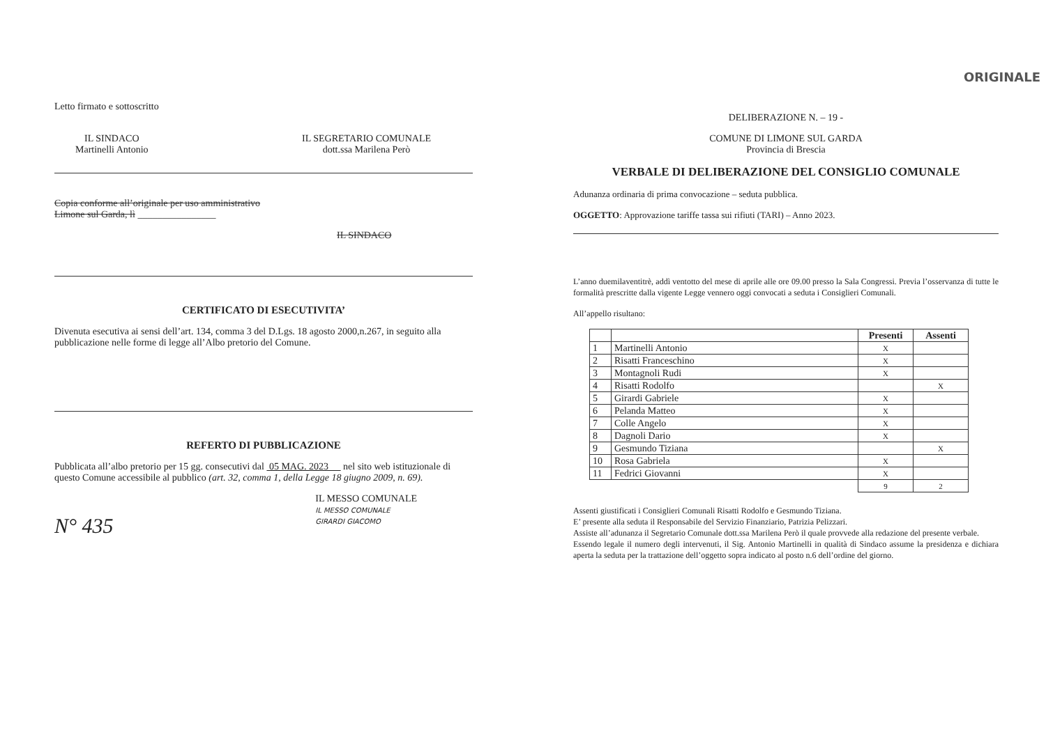Letto firmato e sottoscritto
IL SINDACO
Martinelli Antonio
IL SEGRETARIO COMUNALE
dott.ssa Marilena Però
Copia conforme all’originale per uso amministrativo
Limone sul Garda, lì ________________
IL SINDACO
CERTIFICATO DI ESECUTIVITA’
Divenuta esecutiva ai sensi dell’art. 134, comma 3 del D.Lgs. 18 agosto 2000,n.267, in seguito alla pubblicazione nelle forme di legge all’Albo pretorio del Comune.
REFERTO DI PUBBLICAZIONE
Pubblicata all’albo pretorio per 15 gg. consecutivi dal 05 MAG. 2023 nel sito web istituzionale di questo Comune accessibile al pubblico (art. 32, comma 1, della Legge 18 giugno 2009, n. 69).
N° 435
IL MESSO COMUNALE
IL MESSO COMUNALE
GIRARDI GIACOMO
ORIGINALE
DELIBERAZIONE N. – 19 -
COMUNE DI LIMONE SUL GARDA
Provincia di Brescia
VERBALE DI DELIBERAZIONE DEL CONSIGLIO COMUNALE
Adunanza ordinaria di prima convocazione – seduta pubblica.
OGGETTO: Approvazione tariffe tassa sui rifiuti (TARI) – Anno 2023.
L’anno duemilaventitrè, addì ventotto del mese di aprile alle ore 09.00 presso la Sala Congressi. Previa l’osservanza di tutte le formalità prescritte dalla vigente Legge vennero oggi convocati a seduta i Consiglieri Comunali.
All’appello risultano:
| | | Presenti | Assenti |
| --- | --- | --- | --- |
| 1 | Martinelli Antonio | X | |
| 2 | Risatti Franceschino | X | |
| 3 | Montagnoli Rudi | X | |
| 4 | Risatti Rodolfo | | X |
| 5 | Girardi Gabriele | X | |
| 6 | Pelanda Matteo | X | |
| 7 | Colle Angelo | X | |
| 8 | Dagnoli Dario | X | |
| 9 | Gesmundo Tiziana | | X |
| 10 | Rosa Gabriela | X | |
| 11 | Fedrici Giovanni | X | |
| | | 9 | 2 |
Assenti giustificati i Consiglieri Comunali Risatti Rodolfo e Gesmundo Tiziana.
E’ presente alla seduta il Responsabile del Servizio Finanziario, Patrizia Pelizzari.
Assiste all’adunanza il Segretario Comunale dott.ssa Marilena Però il quale provvede alla redazione del presente verbale.
Essendo legale il numero degli intervenuti, il Sig. Antonio Martinelli in qualità di Sindaco assume la presidenza e dichiara aperta la seduta per la trattazione dell’oggetto sopra indicato al posto n.6 dell’ordine del giorno.